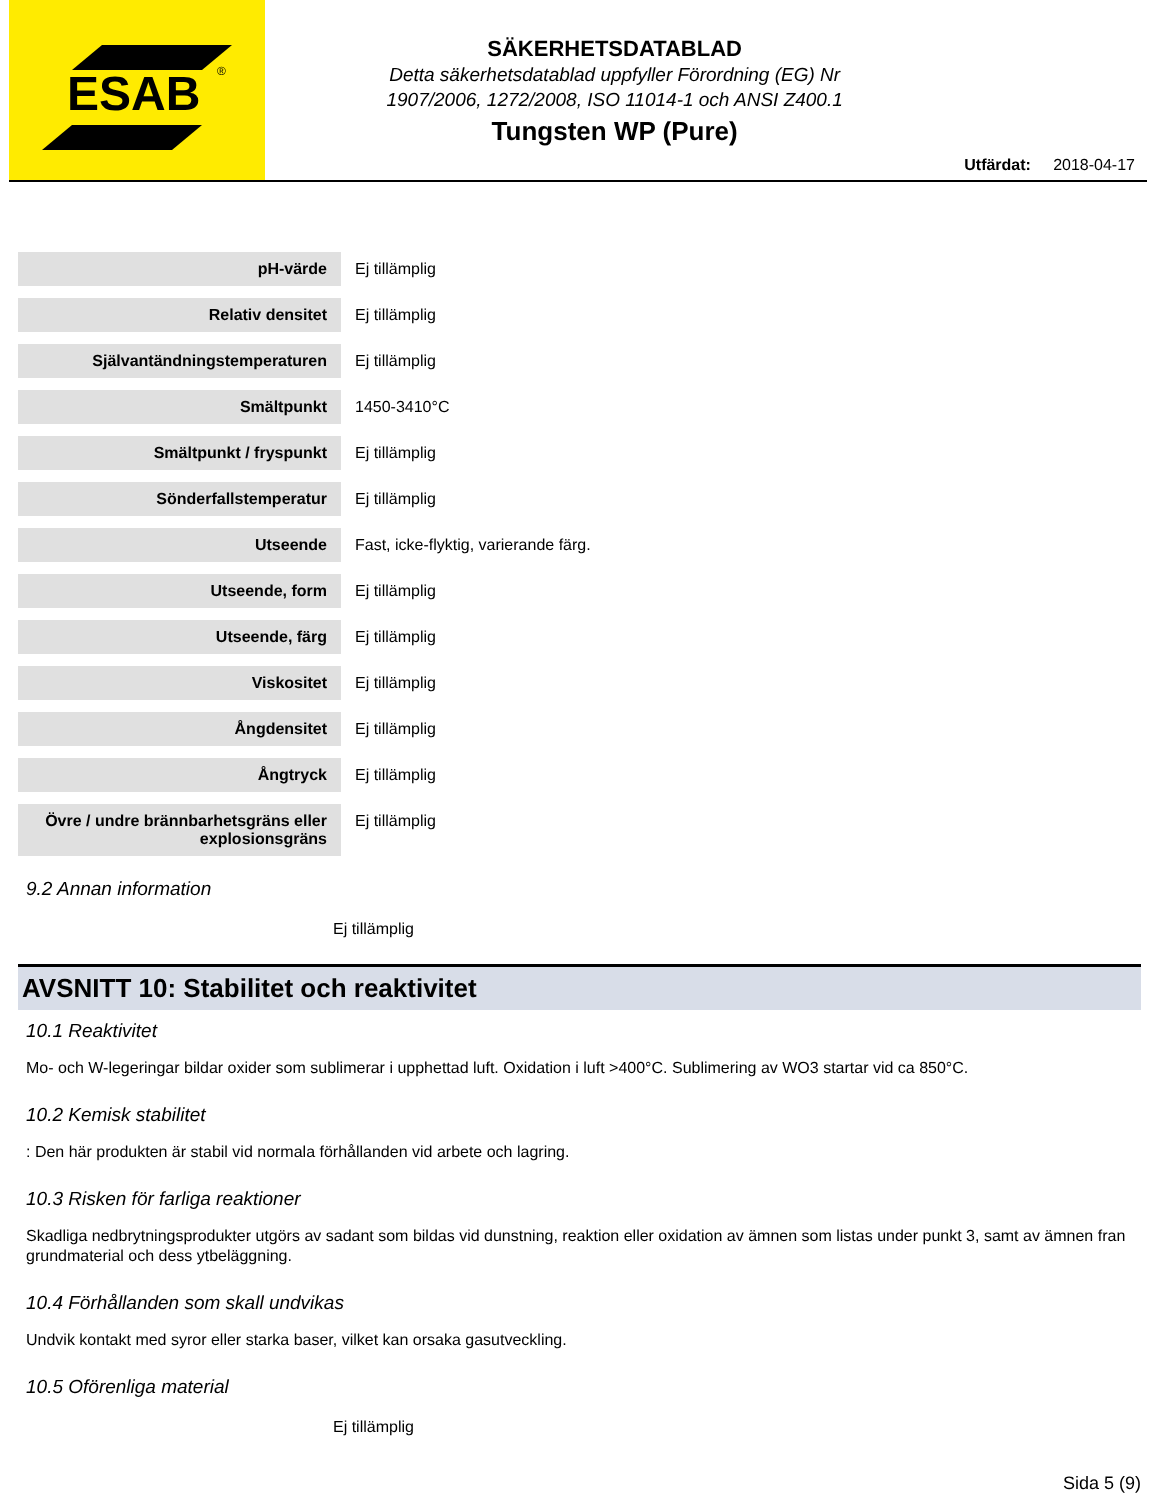ESAB
®
SÄKERHETSDATABLAD
Detta säkerhetsdatablad uppfyller Förordning (EG) Nr
1907/2006, 1272/2008, ISO 11014-1 och ANSI Z400.1
Tungsten WP (Pure)
Utfärdat: 2018-04-17
| pH-värde | Ej tillämplig |
| Relativ densitet | Ej tillämplig |
| Självantändningstemperaturen | Ej tillämplig |
| Smältpunkt | 1450-3410°C |
| Smältpunkt / fryspunkt | Ej tillämplig |
| Sönderfallstemperatur | Ej tillämplig |
| Utseende | Fast, icke-flyktig, varierande färg. |
| Utseende, form | Ej tillämplig |
| Utseende, färg | Ej tillämplig |
| Viskositet | Ej tillämplig |
| Ångdensitet | Ej tillämplig |
| Ångtryck | Ej tillämplig |
| Övre / undre brännbarhetsgräns eller explosionsgräns | Ej tillämplig |
9.2 Annan information
Ej tillämplig
AVSNITT 10: Stabilitet och reaktivitet
10.1 Reaktivitet
Mo- och W-legeringar bildar oxider som sublimerar i upphettad luft. Oxidation i luft >400°C. Sublimering av WO3 startar vid ca 850°C.
10.2 Kemisk stabilitet
: Den här produkten är stabil vid normala förhållanden vid arbete och lagring.
10.3 Risken för farliga reaktioner
Skadliga nedbrytningsprodukter utgörs av sadant som bildas vid dunstning, reaktion eller oxidation av ämnen som listas under punkt 3, samt av ämnen fran grundmaterial och dess ytbeläggning.
10.4 Förhållanden som skall undvikas
Undvik kontakt med syror eller starka baser, vilket kan orsaka gasutveckling.
10.5 Oförenliga material
Ej tillämplig
Sida 5 (9)